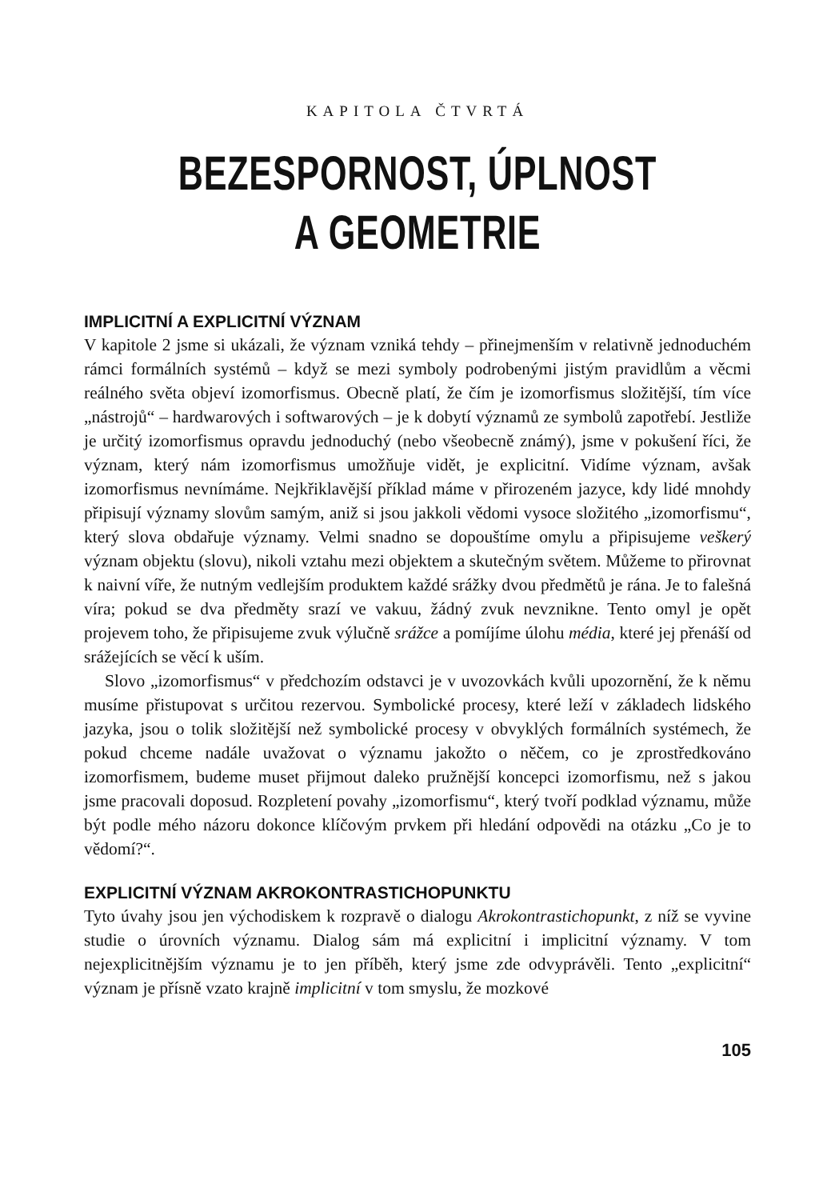KAPITOLA ČTVRTÁ
BEZESPORNOST, ÚPLNOST
A GEOMETRIE
IMPLICITNÍ A EXPLICITNÍ VÝZNAM
V kapitole 2 jsme si ukázali, že význam vzniká tehdy – přinejmenším v relativně jednoduchém rámci formálních systémů – když se mezi symboly podrobenými jistým pravidlům a věcmi reálného světa objeví izomorfismus. Obecně platí, že čím je izomorfismus složitější, tím více „nástrojů“ – hardwarových i softwarových – je k dobytí významů ze symbolů zapotřebí. Jestliže je určitý izomorfismus opravdu jednoduchý (nebo všeobecně známý), jsme v pokušení říci, že význam, který nám izomorfismus umožňuje vidět, je explicitní. Vidíme význam, avšak izomorfismus nevnímáme. Nejkřiklavější příklad máme v přirozeném jazyce, kdy lidé mnohdy připisují významy slovům samým, aniž si jsou jakkoli vědomi vysoce složitého „izomorfismu“, který slova obdařuje významy. Velmi snadno se dopouštíme omylu a připisujeme veškerý význam objektu (slovu), nikoli vztahu mezi objektem a skutečným světem. Můžeme to přirovnat k naivní víře, že nutným vedlejším produktem každé srážky dvou předmětů je rána. Je to falešná víra; pokud se dva předměty srazí ve vakuu, žádný zvuk nevznikne. Tento omyl je opět projevem toho, že připisujeme zvuk výlučně srážce a pomíjíme úlohu média, které jej přenáší od srážejících se věcí k uším.
Slovo „izomorfismus“ v předchozím odstavci je v uvozovkách kvůli upozornění, že k němu musíme přistupovat s určitou rezervou. Symbolické procesy, které leží v základech lidského jazyka, jsou o tolik složitější než symbolické procesy v obvyklých formálních systémech, že pokud chceme nadále uvažovat o významu jakožto o něčem, co je zprostředkováno izomorfismem, budeme muset přijmout daleko pružnější koncepci izomorfismu, než s jakou jsme pracovali doposud. Rozpletení povahy „izomorfismu“, který tvoří podklad významu, může být podle mého názoru dokonce klíčovým prvkem při hledání odpovědi na otázku „Co je to vědomí?“.
EXPLICITNÍ VÝZNAM AKROKONTRASTICHOPUNKTU
Tyto úvahy jsou jen východiskem k rozpravě o dialogu Akrokontrastichopunkt, z níž se vyvine studie o úrovních významu. Dialog sám má explicitní i implicitní významy. V tom nejexplicitnějším významu je to jen příběh, který jsme zde odvyprávěli. Tento „explicitní“ význam je přísně vzato krajně implicitní v tom smyslu, že mozkové
105